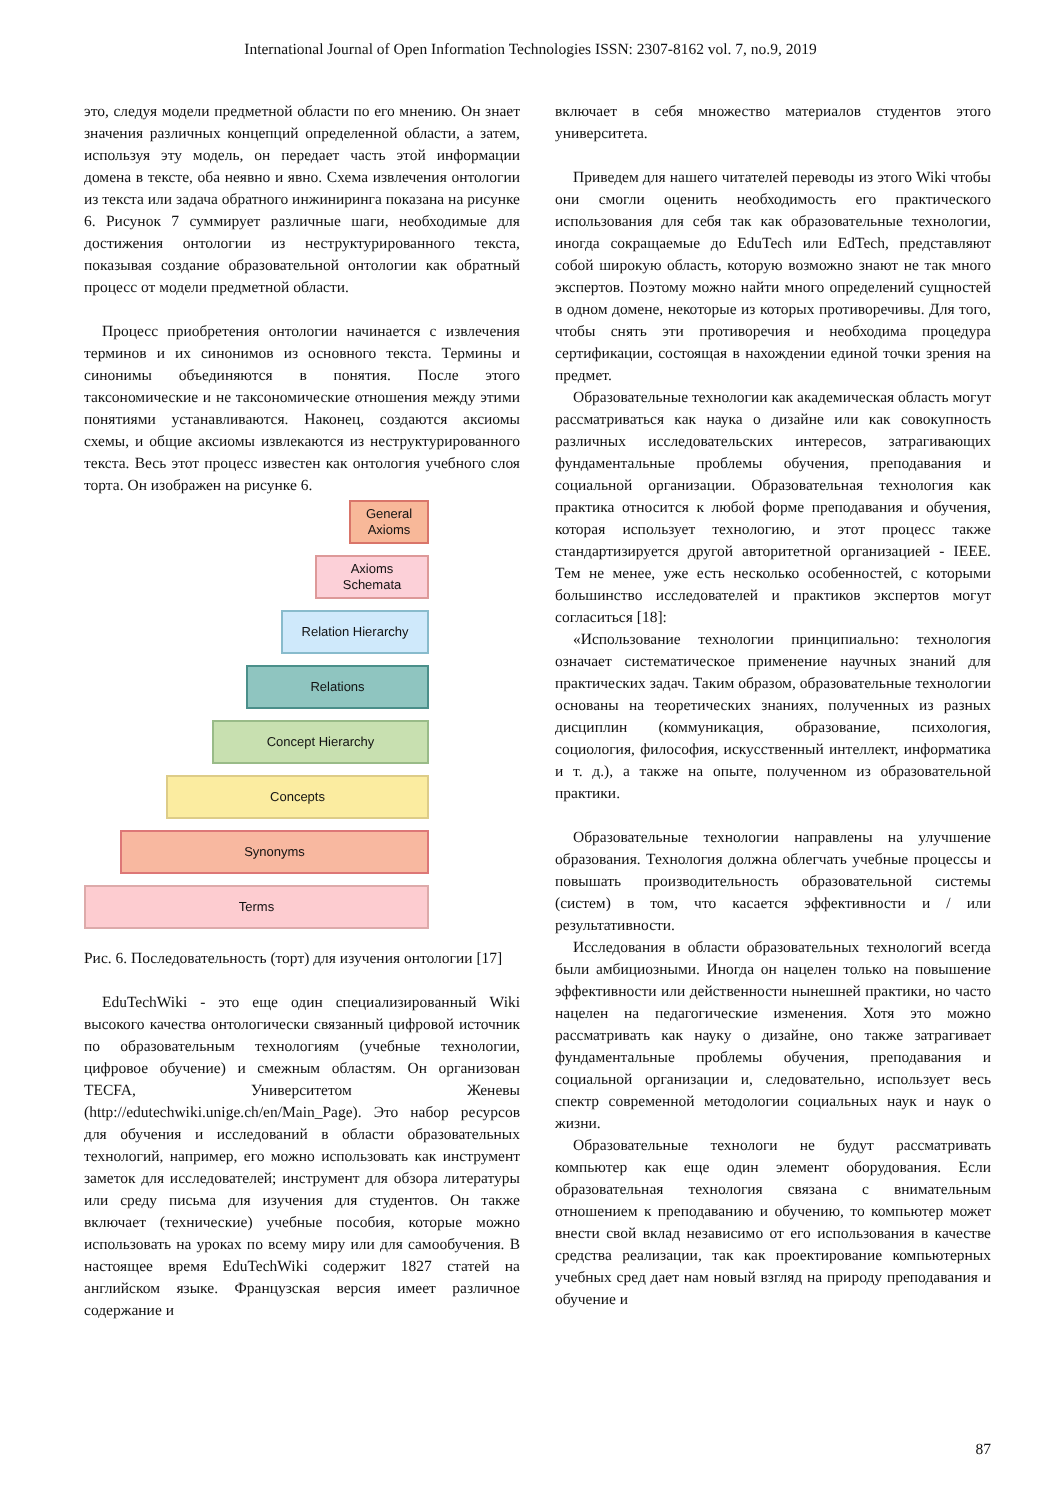International Journal of Open Information Technologies ISSN: 2307-8162 vol. 7, no.9, 2019
это, следуя модели предметной области по его мнению. Он знает значения различных концепций определенной области, а затем, используя эту модель, он передает часть этой информации домена в тексте, оба неявно и явно. Схема извлечения онтологии из текста или задача обратного инжиниринга показана на рисунке 6. Рисунок 7 суммирует различные шаги, необходимые для достижения онтологии из неструктурированного текста, показывая создание образовательной онтологии как обратный процесс от модели предметной области.
Процесс приобретения онтологии начинается с извлечения терминов и их синонимов из основного текста. Термины и синонимы объединяются в понятия. После этого таксономические и не таксономические отношения между этими понятиями устанавливаются. Наконец, создаются аксиомы схемы, и общие аксиомы извлекаются из неструктурированного текста. Весь этот процесс известен как онтология учебного слоя торта. Он изображен на рисунке 6.
General
Axioms
Axioms
Schemata
Relation Hierarchy
Relations
Concept Hierarchy
Concepts
Synonyms
Terms
Рис. 6. Последовательность (торт) для изучения онтологии [17]
EduTechWiki - это еще один специализированный Wiki высокого качества онтологически связанный цифровой источник по образовательным технологиям (учебные технологии, цифровое обучение) и смежным областям. Он организован TECFA, Университетом Женевы (http://edutechwiki.unige.ch/en/Main_Page). Это набор ресурсов для обучения и исследований в области образовательных технологий, например, его можно использовать как инструмент заметок для исследователей; инструмент для обзора литературы или среду письма для изучения для студентов. Он также включает (технические) учебные пособия, которые можно использовать на уроках по всему миру или для самообучения. В настоящее время EduTechWiki содержит 1827 статей на английском языке. Французская версия имеет различное содержание и
включает в себя множество материалов студентов этого университета.
Приведем для нашего читателей переводы из этого Wiki чтобы они смогли оценить необходимость его практического использования для себя так как образовательные технологии, иногда сокращаемые до EduTech или EdTech, представляют собой широкую область, которую возможно знают не так много экспертов. Поэтому можно найти много определений сущностей в одном домене, некоторые из которых противоречивы. Для того, чтобы снять эти противоречия и необходима процедура сертификации, состоящая в нахождении единой точки зрения на предмет.
Образовательные технологии как академическая область могут рассматриваться как наука о дизайне или как совокупность различных исследовательских интересов, затрагивающих фундаментальные проблемы обучения, преподавания и социальной организации. Образовательная технология как практика относится к любой форме преподавания и обучения, которая использует технологию, и этот процесс также стандартизируется другой авторитетной организацией - IEEE. Тем не менее, уже есть несколько особенностей, с которыми большинство исследователей и практиков экспертов могут согласиться [18]:
«Использование технологии принципиально: технология означает систематическое применение научных знаний для практических задач. Таким образом, образовательные технологии основаны на теоретических знаниях, полученных из разных дисциплин (коммуникация, образование, психология, социология, философия, искусственный интеллект, информатика и т. д.), а также на опыте, полученном из образовательной практики.
Образовательные технологии направлены на улучшение образования. Технология должна облегчать учебные процессы и повышать производительность образовательной системы (систем) в том, что касается эффективности и / или результативности.
Исследования в области образовательных технологий всегда были амбициозными. Иногда он нацелен только на повышение эффективности или действенности нынешней практики, но часто нацелен на педагогические изменения. Хотя это можно рассматривать как науку о дизайне, оно также затрагивает фундаментальные проблемы обучения, преподавания и социальной организации и, следовательно, использует весь спектр современной методологии социальных наук и наук о жизни.
Образовательные технологи не будут рассматривать компьютер как еще один элемент оборудования. Если образовательная технология связана с внимательным отношением к преподаванию и обучению, то компьютер может внести свой вклад независимо от его использования в качестве средства реализации, так как проектирование компьютерных учебных сред дает нам новый взгляд на природу преподавания и обучение и
87